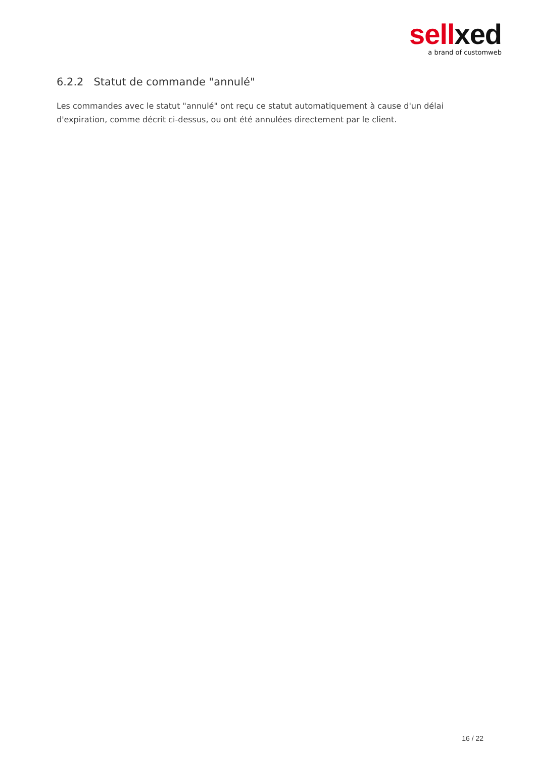sell xed
a brand of customweb
6.2.2 Statut de commande "annulé"
Les commandes avec le statut "annulé" ont reçu ce statut automatiquement à cause d'un délai d'expiration, comme décrit ci-dessus, ou ont été annulées directement par le client.
16 / 22